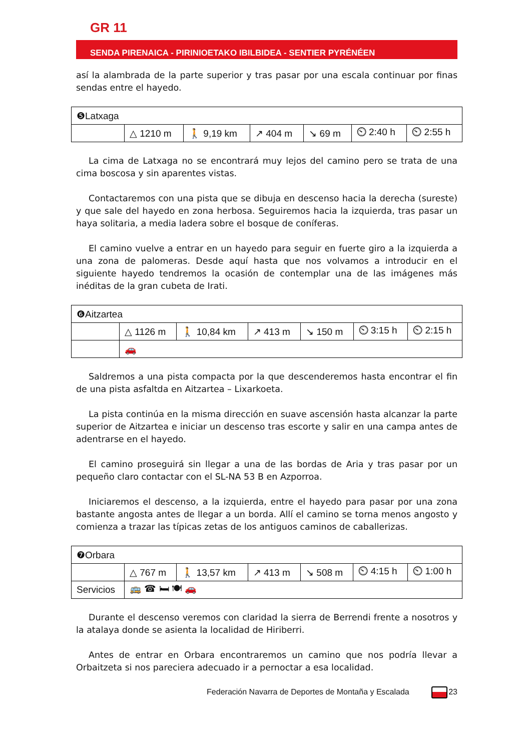GR 11
SENDA PIRENAICA - PIRINIOETAKO IBILBIDEA - SENTIER PYRÉNÉEN
así la alambrada de la parte superior y tras pasar por una escala continuar por finas sendas entre el hayedo.
| ❺Latxaga | | | | | | |
| | △ 1210 m | 🚶 9,19 km | ↗ 404 m | ↘ 69 m | ⏲ 2:40 h | ⏲ 2:55 h |
La cima de Latxaga no se encontrará muy lejos del camino pero se trata de una cima boscosa y sin aparentes vistas.
Contactaremos con una pista que se dibuja en descenso hacia la derecha (sureste) y que sale del hayedo en zona herbosa. Seguiremos hacia la izquierda, tras pasar un haya solitaria, a media ladera sobre el bosque de coníferas.
El camino vuelve a entrar en un hayedo para seguir en fuerte giro a la izquierda a una zona de palomeras. Desde aquí hasta que nos volvamos a introducir en el siguiente hayedo tendremos la ocasión de contemplar una de las imágenes más inéditas de la gran cubeta de Irati.
| ❻Aitzartea | | | | | | |
| | △ 1126 m | 🚶 10,84 km | ↗ 413 m | ↘ 150 m | ⏲ 3:15 h | ⏲ 2:15 h |
| | 🚗 | | | | | |
Saldremos a una pista compacta por la que descenderemos hasta encontrar el fin de una pista asfaltda en Aitzartea – Lixarkoeta.
La pista continúa en la misma dirección en suave ascensión hasta alcanzar la parte superior de Aitzartea e iniciar un descenso tras escorte y salir en una campa antes de adentrarse en el hayedo.
El camino proseguirá sin llegar a una de las bordas de Aria y tras pasar por un pequeño claro contactar con el SL-NA 53 B en Azporroa.
Iniciaremos el descenso, a la izquierda, entre el hayedo para pasar por una zona bastante angosta antes de llegar a un borda. Allí el camino se torna menos angosto y comienza a trazar las típicas zetas de los antiguos caminos de caballerizas.
| ❼Orbara | | | | | | |
| | △ 767 m | 🚶 13,57 km | ↗ 413 m | ↘ 508 m | ⏲ 4:15 h | ⏲ 1:00 h |
| Servicios | 🚌 ☎ 🛏 🍽 🚗 | | | | | |
Durante el descenso veremos con claridad la sierra de Berrendi frente a nosotros y la atalaya donde se asienta la localidad de Hiriberri.
Antes de entrar en Orbara encontraremos un camino que nos podría llevar a Orbaitzeta si nos pareciera adecuado ir a pernoctar a esa localidad.
Federación Navarra de Deportes de Montaña y Escalada 23